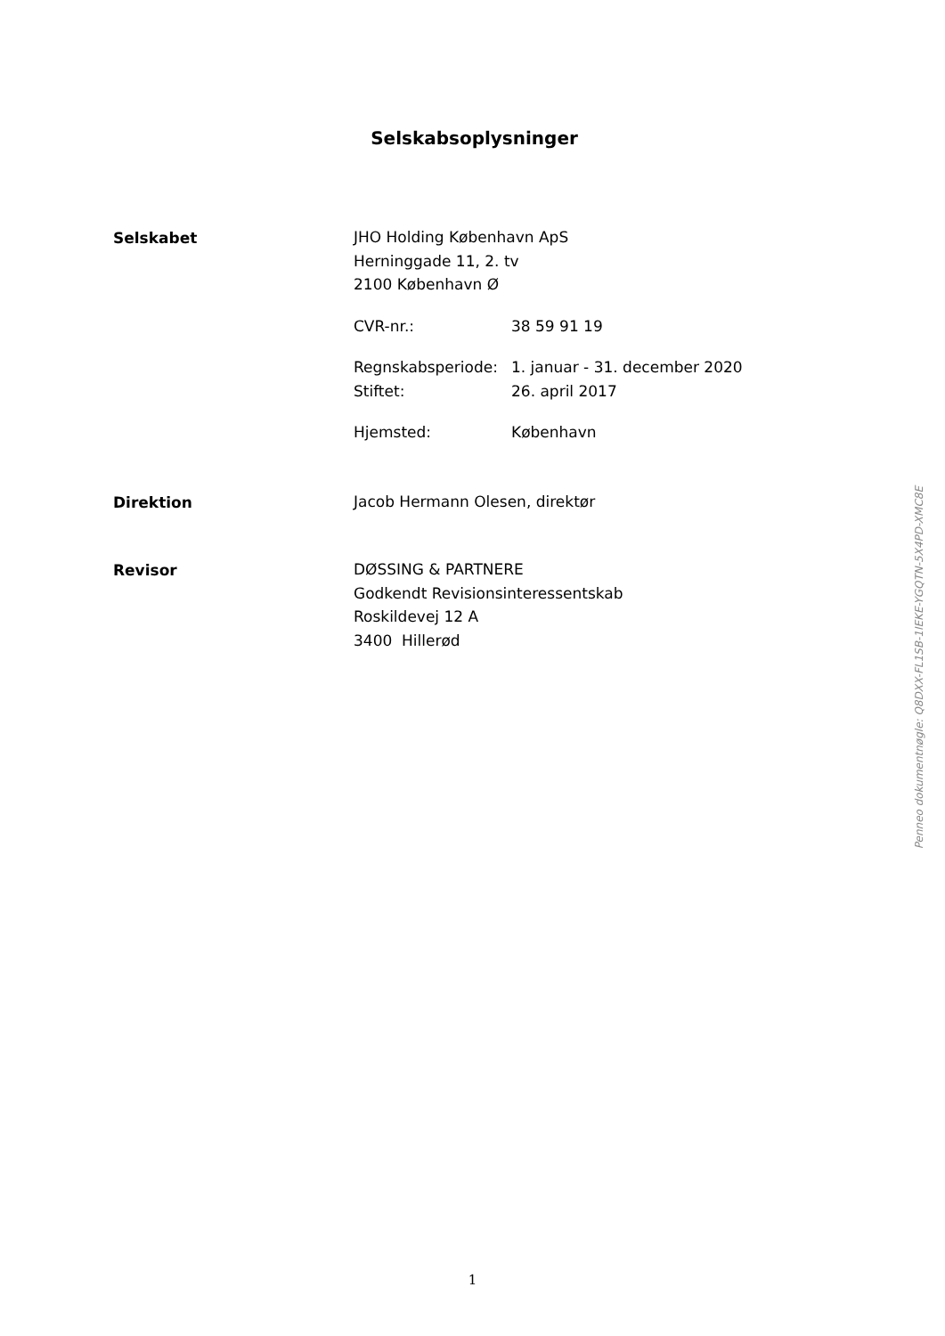Selskabsoplysninger
Selskabet
JHO Holding København ApS
Herninggade 11, 2. tv
2100 København Ø
CVR-nr.: 38 59 91 19
Regnskabsperiode: 1. januar - 31. december 2020
Stiftet: 26. april 2017
Hjemsted: København
Direktion
Jacob Hermann Olesen, direktør
Revisor
DØSSING & PARTNERE
Godkendt Revisionsinteressentskab
Roskildevej 12 A
3400 Hillerød
Penneo dokumentnøgle: Q8DXX-FL1SB-1IEKE-YGQTN-5X4PD-XMC8E
1